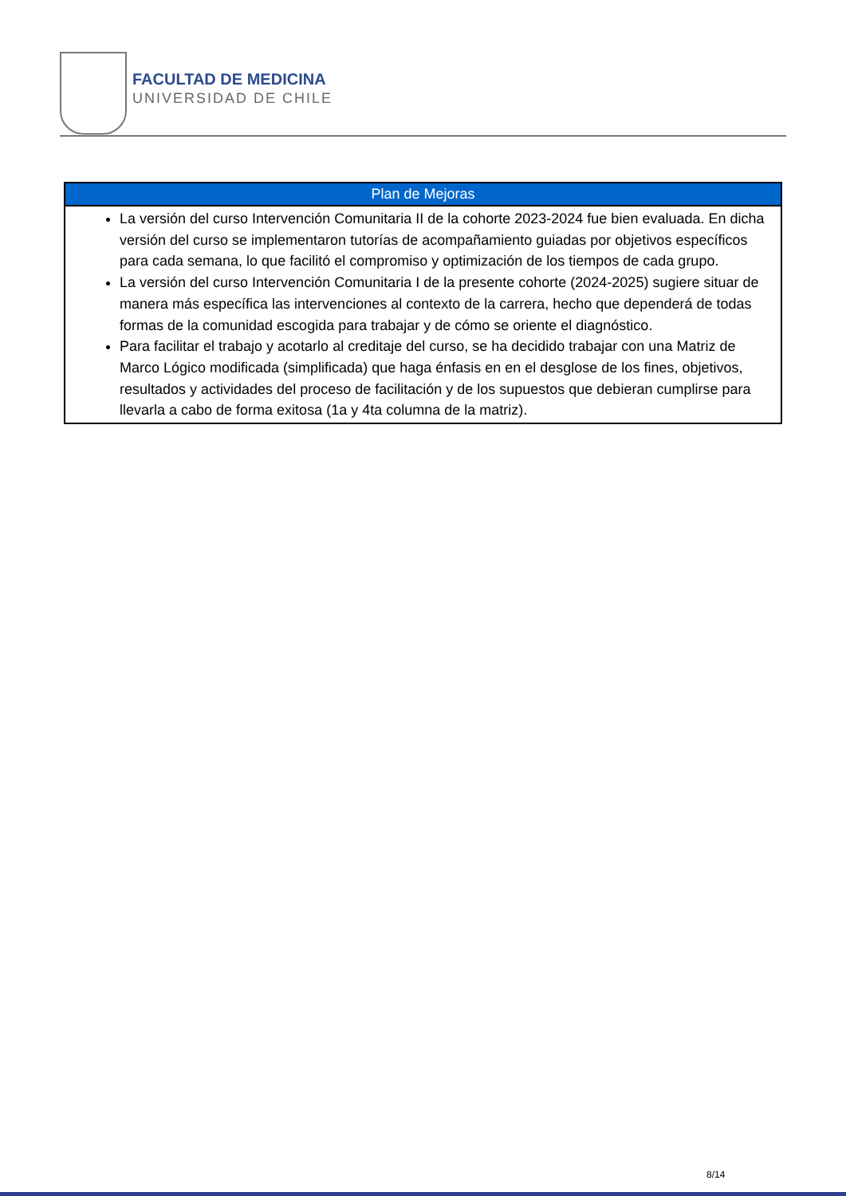FACULTAD DE MEDICINA
UNIVERSIDAD DE CHILE
| Plan de Mejoras |
| --- |
| La versión del curso Intervención Comunitaria II de la cohorte 2023-2024 fue bien evaluada. En dicha versión del curso se implementaron tutorías de acompañamiento guiadas por objetivos específicos para cada semana, lo que facilitó el compromiso y optimización de los tiempos de cada grupo. La versión del curso Intervención Comunitaria I de la presente cohorte (2024-2025) sugiere situar de manera más específica las intervenciones al contexto de la carrera, hecho que dependerá de todas formas de la comunidad escogida para trabajar y de cómo se oriente el diagnóstico. Para facilitar el trabajo y acotarlo al creditaje del curso, se ha decidido trabajar con una Matriz de Marco Lógico modificada (simplificada) que haga énfasis en en el desglose de los fines, objetivos, resultados y actividades del proceso de facilitación y de los supuestos que debieran cumplirse para llevarla a cabo de forma exitosa (1a y 4ta columna de la matriz). |
8/14